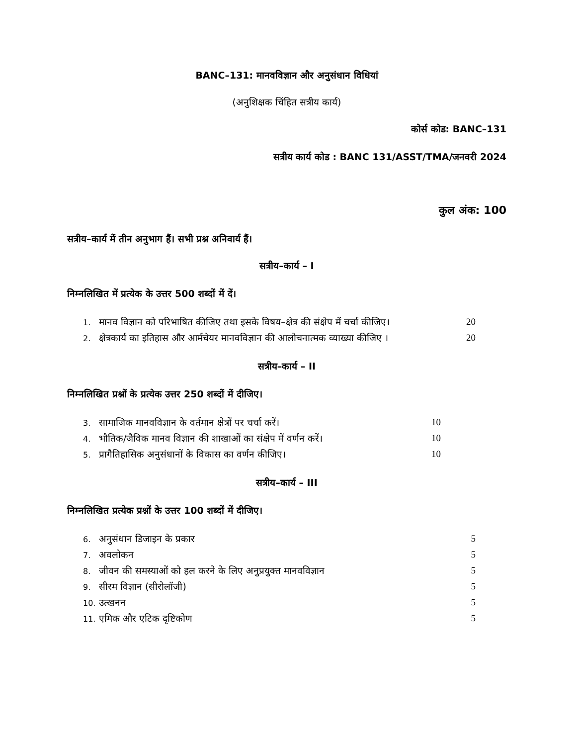BANC–131: मानवविज्ञान और अनुसंधान विधियां
(अनुशिक्षक चिंहित सत्रीय कार्य)
कोर्स कोड: BANC–131
सत्रीय कार्य कोड : BANC 131/ASST/TMA/जनवरी 2024
कुल अंक: 100
सत्रीय–कार्य में तीन अनुभाग हैं। सभी प्रश्न अनिवार्य हैं।
सत्रीय–कार्य – I
निम्नलिखित में प्रत्येक के उत्तर 500 शब्दों में दें।
| 1. | मानव विज्ञान को परिभाषित कीजिए तथा इसके विषय–क्षेत्र की संक्षेप में चर्चा कीजिए। | 20 |
| 2. | क्षेत्रकार्य का इतिहास और आर्मचेयर मानवविज्ञान की आलोचनात्मक व्याख्या कीजिए । | 20 |
सत्रीय–कार्य – II
निम्नलिखित प्रश्नों के प्रत्येक उत्तर 250 शब्दों में दीजिए।
| 3. | सामाजिक मानवविज्ञान के वर्तमान क्षेत्रों पर चर्चा करें। | 10 |
| 4. | भौतिक/जैविक मानव विज्ञान की शाखाओं का संक्षेप में वर्णन करें। | 10 |
| 5. | प्रागैतिहासिक अनुसंधानों के विकास का वर्णन कीजिए। | 10 |
सत्रीय–कार्य – III
निम्नलिखित प्रत्येक प्रश्नों के उत्तर 100 शब्दों में दीजिए।
| 6. | अनुसंधान डिजाइन के प्रकार | 5 |
| 7. | अवलोकन | 5 |
| 8. | जीवन की समस्याओं को हल करने के लिए अनुप्रयुक्त मानवविज्ञान | 5 |
| 9. | सीरम विज्ञान (सीरोलॉजी) | 5 |
| 10. | उत्खनन | 5 |
| 11. | एमिक और एटिक दृष्टिकोण | 5 |